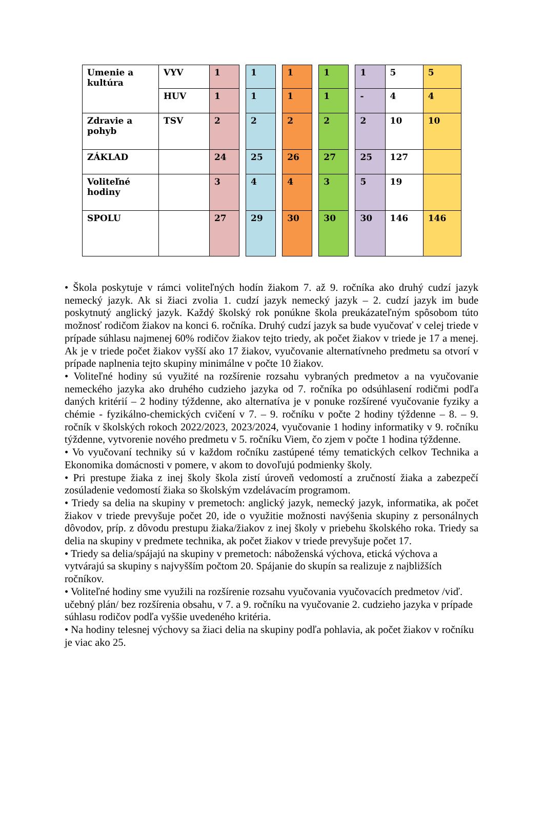| Umenie a kultúra | VYV | 1 | | 1 | | 1 | | 1 | | 1 | 5 | 5 |
| | HUV | 1 | | 1 | | 1 | | 1 | | - | 4 | 4 |
| Zdravie a pohyb | TSV | 2 | | 2 | | 2 | | 2 | | 2 | 10 | 10 |
| ZÁKLAD | | 24 | | 25 | | 26 | | 27 | | 25 | 127 | |
| Voliteľné hodiny | | 3 | | 4 | | 4 | | 3 | | 5 | 19 | |
| SPOLU | | 27 | | 29 | | 30 | | 30 | | 30 | 146 | 146 |
• Škola poskytuje v rámci voliteľných hodín žiakom 7. až 9. ročníka ako druhý cudzí jazyk nemecký jazyk. Ak si žiaci zvolia 1. cudzí jazyk nemecký jazyk – 2. cudzí jazyk im bude poskytnutý anglický jazyk. Každý školský rok ponúkne škola preukázateľným spôsobom túto možnosť rodičom žiakov na konci 6. ročníka. Druhý cudzí jazyk sa bude vyučovať v celej triede v prípade súhlasu najmenej 60% rodičov žiakov tejto triedy, ak počet žiakov v triede je 17 a menej. Ak je v triede počet žiakov vyšší ako 17 žiakov, vyučovanie alternatívneho predmetu sa otvorí v prípade naplnenia tejto skupiny minimálne v počte 10 žiakov.
• Voliteľné hodiny sú využité na rozšírenie rozsahu vybraných predmetov a na vyučovanie nemeckého jazyka ako druhého cudzieho jazyka od 7. ročníka po odsúhlasení rodičmi podľa daných kritérií – 2 hodiny týždenne, ako alternatíva je v ponuke rozšírené vyučovanie fyziky a chémie - fyzikálno-chemických cvičení v 7. – 9. ročníku v počte 2 hodiny týždenne – 8. – 9. ročník v školských rokoch 2022/2023, 2023/2024, vyučovanie 1 hodiny informatiky v 9. ročníku týždenne, vytvorenie nového predmetu v 5. ročníku Viem, čo zjem v počte 1 hodina týždenne.
• Vo vyučovaní techniky sú v každom ročníku zastúpené témy tematických celkov Technika a Ekonomika domácnosti v pomere, v akom to dovoľujú podmienky školy.
• Pri prestupe žiaka z inej školy škola zistí úroveň vedomostí a zručností žiaka a zabezpečí zosúladenie vedomostí žiaka so školským vzdelávacím programom.
• Triedy sa delia na skupiny v premetoch: anglický jazyk, nemecký jazyk, informatika, ak počet žiakov v triede prevyšuje počet 20, ide o využitie možnosti navýšenia skupiny z personálnych dôvodov, príp. z dôvodu prestupu žiaka/žiakov z inej školy v priebehu školského roka. Triedy sa delia na skupiny v predmete technika, ak počet žiakov v triede prevyšuje počet 17.
• Triedy sa delia/spájajú na skupiny v premetoch: náboženská výchova, etická výchova a vytvárajú sa skupiny s najvyšším počtom 20. Spájanie do skupín sa realizuje z najbližších ročníkov.
• Voliteľné hodiny sme využili na rozšírenie rozsahu vyučovania vyučovacích predmetov /viď. učebný plán/ bez rozšírenia obsahu, v 7. a 9. ročníku na vyučovanie 2. cudzieho jazyka v prípade súhlasu rodičov podľa vyššie uvedeného kritéria.
• Na hodiny telesnej výchovy sa žiaci delia na skupiny podľa pohlavia, ak počet žiakov v ročníku je viac ako 25.